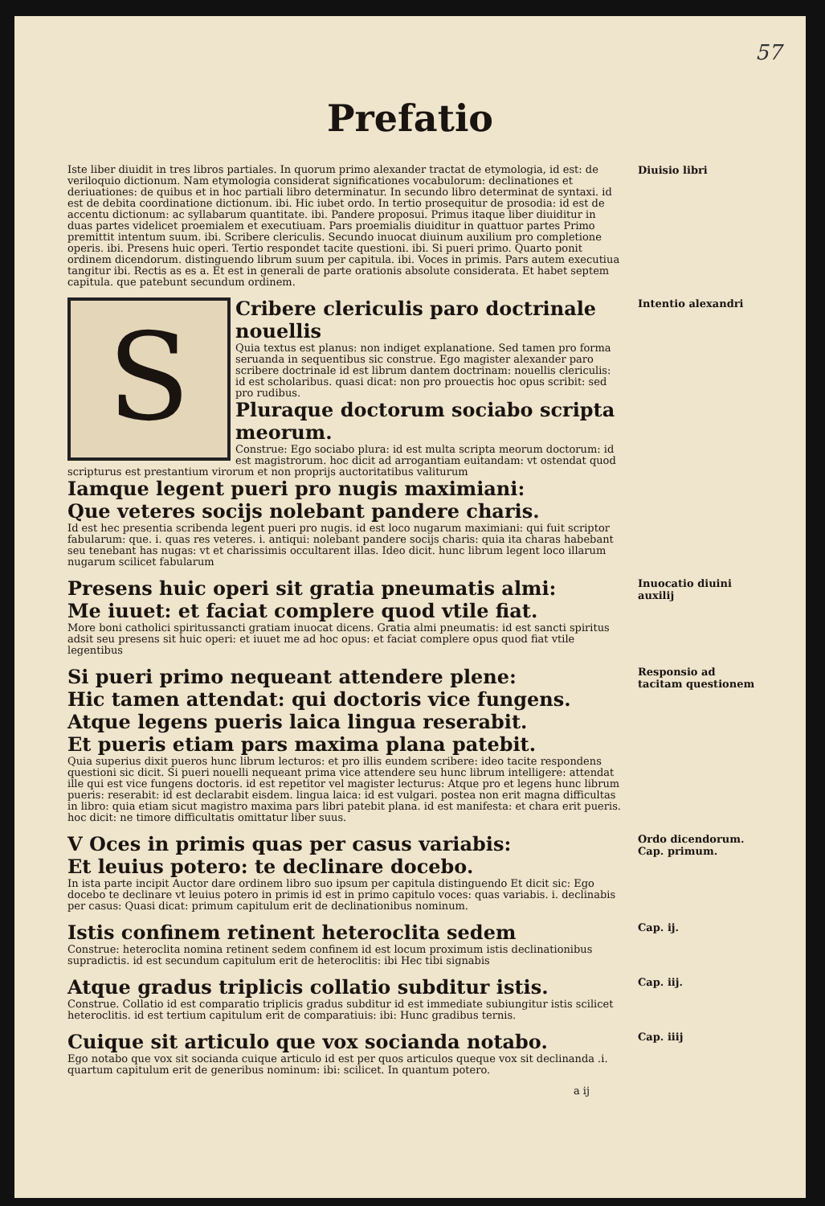57
Prefatio
Iste liber diuidit in tres libros partiales. In quorum primo alexander tractat de etymologia, id est: de veriloquio dictionum. Nam etymologia considerat significationes vocabulorum: declinationes et deriuationes: de quibus et in hoc partiali libro determinatur. In secundo libro determinat de syntaxi. id est de debita coordinatione dictionum. ibi. Hic iubet ordo. In tertio prosequitur de prosodia: id est de accentu dictionum: ac syllabarum quantitate. ibi. Pandere proposui. Primus itaque liber diuiditur in duas partes videlicet proemialem et executiuam. Pars proemialis diuiditur in quattuor partes Primo premittit intentum suum. ibi. Scribere clericulis. Secundo inuocat diuinum auxilium pro completione operis. ibi. Presens huic operi. Tertio respondet tacite questioni. ibi. Si pueri primo. Quarto ponit ordinem dicendorum. distinguendo librum suum per capitula. ibi. Voces in primis. Pars autem executiua tangitur ibi. Rectis as es a. Et est in generali de parte orationis absolute considerata. Et habet septem capitula. que patebunt secundum ordinem.
Diuisio libri
S
Cribere clericulis paro doctrinale nouellis
Quia textus est planus: non indiget explanatione. Sed tamen pro forma seruanda in sequentibus sic construe. Ego magister alexander paro scribere doctrinale id est librum dantem doctrinam: nouellis clericulis: id est scholaribus. quasi dicat: non pro prouectis hoc opus scribit: sed pro rudibus.
Pluraque doctorum sociabo scripta meorum.
Construe: Ego sociabo plura: id est multa scripta meorum doctorum: id est magistrorum. hoc dicit ad arrogantiam euitandam: vt ostendat quod scripturus est prestantium virorum et non proprijs auctoritatibus valiturum
Iamque legent pueri pro nugis maximiani:
Que veteres socijs nolebant pandere charis.
Id est hec presentia scribenda legent pueri pro nugis. id est loco nugarum maximiani: qui fuit scriptor fabularum: que. i. quas res veteres. i. antiqui: nolebant pandere socijs charis: quia ita charas habebant seu tenebant has nugas: vt et charissimis occultarent illas. Ideo dicit. hunc librum legent loco illarum nugarum scilicet fabularum
Intentio alexandri
Presens huic operi sit gratia pneumatis almi:
Me iuuet: et faciat complere quod vtile fiat.
More boni catholici spiritussancti gratiam inuocat dicens. Gratia almi pneumatis: id est sancti spiritus adsit seu presens sit huic operi: et iuuet me ad hoc opus: et faciat complere opus quod fiat vtile legentibus
Inuocatio diuini auxilij
Si pueri primo nequeant attendere plene:
Hic tamen attendat: qui doctoris vice fungens.
Atque legens pueris laica lingua reserabit.
Et pueris etiam pars maxima plana patebit.
Quia superius dixit pueros hunc librum lecturos: et pro illis eundem scribere: ideo tacite respondens questioni sic dicit. Si pueri nouelli nequeant prima vice attendere seu hunc librum intelligere: attendat ille qui est vice fungens doctoris. id est repetitor vel magister lecturus: Atque pro et legens hunc librum pueris: reserabit: id est declarabit eisdem. lingua laica: id est vulgari. postea non erit magna difficultas in libro: quia etiam sicut magistro maxima pars libri patebit plana. id est manifesta: et chara erit pueris. hoc dicit: ne timore difficultatis omittatur liber suus.
Responsio ad tacitam questionem
V Oces in primis quas per casus variabis:
Et leuius potero: te declinare docebo.
In ista parte incipit Auctor dare ordinem libro suo ipsum per capitula distinguendo Et dicit sic: Ego docebo te declinare vt leuius potero in primis id est in primo capitulo voces: quas variabis. i. declinabis per casus: Quasi dicat: primum capitulum erit de declinationibus nominum.
Ordo dicendorum. Cap. primum.
Istis confinem retinent heteroclita sedem
Construe: heteroclita nomina retinent sedem confinem id est locum proximum istis declinationibus supradictis. id est secundum capitulum erit de heteroclitis: ibi Hec tibi signabis
Cap. ij.
Atque gradus triplicis collatio subditur istis.
Construe. Collatio id est comparatio triplicis gradus subditur id est immediate subiungitur istis scilicet heteroclitis. id est tertium capitulum erit de comparatiuis: ibi: Hunc gradibus ternis.
Cap. iij.
Cuique sit articulo que vox socianda notabo.
Ego notabo que vox sit socianda cuique articulo id est per quos articulos queque vox sit declinanda .i. quartum capitulum erit de generibus nominum: ibi: scilicet. In quantum potero.
a ij
Cap. iiij